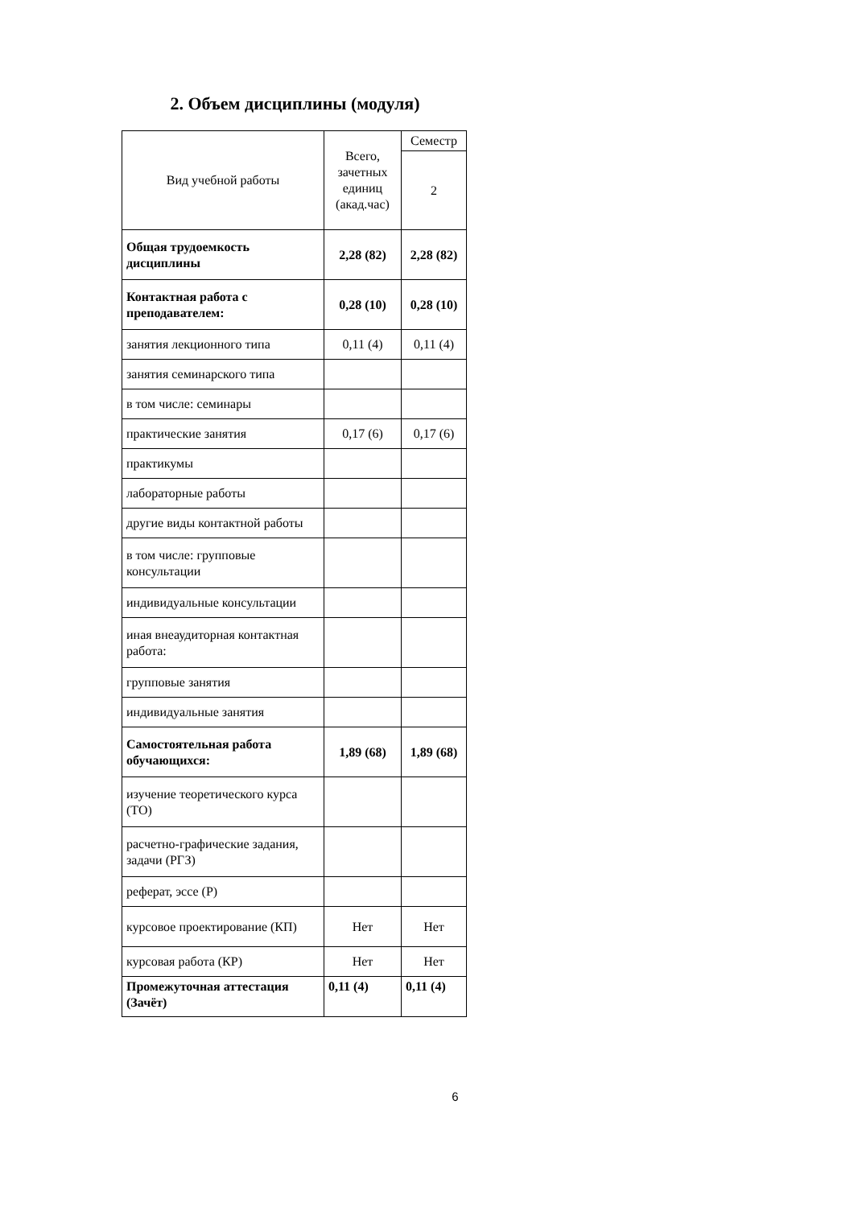2. Объем дисциплины (модуля)
| Вид учебной работы | Всего, зачетных единиц (акад.час) | Семестр |
| --- | --- | --- |
| | | 2 |
| Общая трудоемкость дисциплины | 2,28 (82) | 2,28 (82) |
| Контактная работа с преподавателем: | 0,28 (10) | 0,28 (10) |
| занятия лекционного типа | 0,11 (4) | 0,11 (4) |
| занятия семинарского типа | | |
| в том числе: семинары | | |
| практические занятия | 0,17 (6) | 0,17 (6) |
| практикумы | | |
| лабораторные работы | | |
| другие виды контактной работы | | |
| в том числе: групповые консультации | | |
| индивидуальные консультации | | |
| иная внеаудиторная контактная работа: | | |
| групповые занятия | | |
| индивидуальные занятия | | |
| Самостоятельная работа обучающихся: | 1,89 (68) | 1,89 (68) |
| изучение теоретического курса (ТО) | | |
| расчетно-графические задания, задачи (РГЗ) | | |
| реферат, эссе (Р) | | |
| курсовое проектирование (КП) | Нет | Нет |
| курсовая работа (КР) | Нет | Нет |
| Промежуточная аттестация (Зачёт) | 0,11 (4) | 0,11 (4) |
6